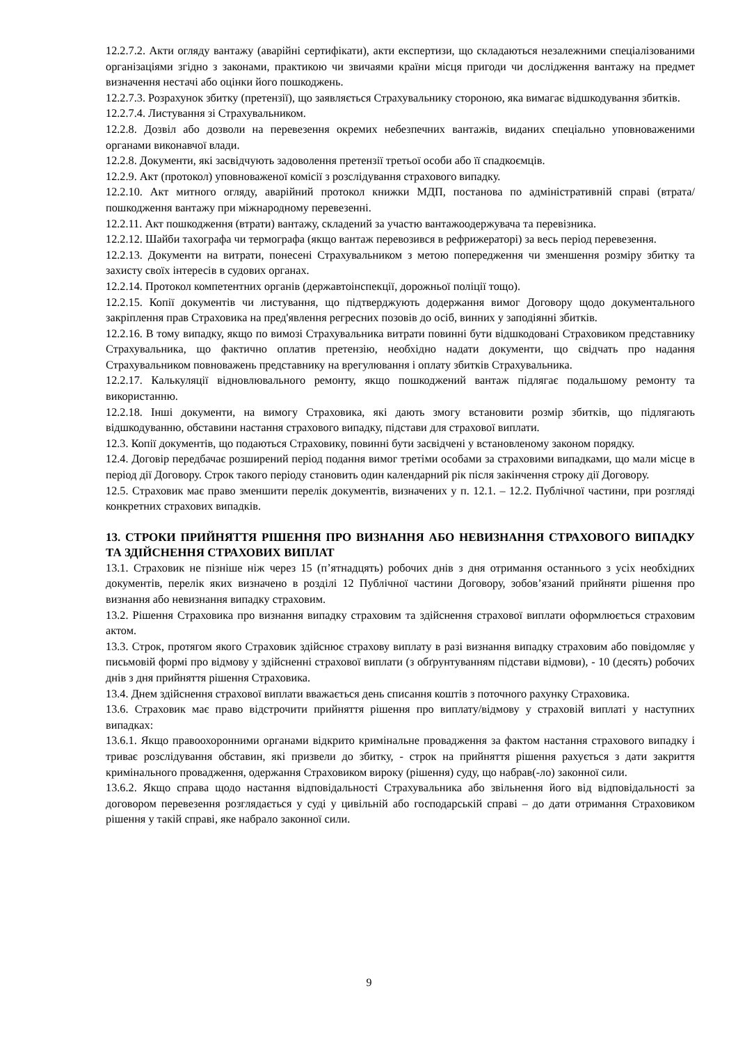12.2.7.2. Акти огляду вантажу (аварійні сертифікати), акти експертизи, що складаються незалежними спеціалізованими організаціями згідно з законами, практикою чи звичаями країни місця пригоди чи дослідження вантажу на предмет визначення нестачі або оцінки його пошкоджень.
12.2.7.3. Розрахунок збитку (претензії), що заявляється Страхувальнику стороною, яка вимагає відшкодування збитків.
12.2.7.4. Листування зі Страхувальником.
12.2.8. Дозвіл або дозволи на перевезення окремих небезпечних вантажів, виданих спеціально уповноваженими органами виконавчої влади.
12.2.8. Документи, які засвідчують задоволення претензії третьої особи або її спадкоємців.
12.2.9. Акт (протокол) уповноваженої комісії з розслідування страхового випадку.
12.2.10. Акт митного огляду, аварійний протокол книжки МДП, постанова по адміністративній справі (втрата/пошкодження вантажу при міжнародному перевезенні.
12.2.11. Акт пошкодження (втрати) вантажу, складений за участю вантажоодержувача та перевізника.
12.2.12. Шайби тахографа чи термографа (якщо вантаж перевозився в рефрижераторі) за весь період перевезення.
12.2.13. Документи на витрати, понесені Страхувальником з метою попередження чи зменшення розміру збитку та захисту своїх інтересів в судових органах.
12.2.14. Протокол компетентних органів (державтоінспекції, дорожньої поліції тощо).
12.2.15. Копії документів чи листування, що підтверджують додержання вимог Договору щодо документального закріплення прав Страховика на пред'явлення регресних позовів до осіб, винних у заподіянні збитків.
12.2.16. В тому випадку, якщо по вимозі Страхувальника витрати повинні бути відшкодовані Страховиком представнику Страхувальника, що фактично оплатив претензію, необхідно надати документи, що свідчать про надання Страхувальником повноважень представнику на врегулювання і оплату збитків Страхувальника.
12.2.17. Калькуляції відновлювального ремонту, якщо пошкоджений вантаж підлягає подальшому ремонту та використанню.
12.2.18. Інші документи, на вимогу Страховика, які дають змогу встановити розмір збитків, що підлягають відшкодуванню, обставини настання страхового випадку, підстави для страхової виплати.
12.3. Копії документів, що подаються Страховику, повинні бути засвідчені у встановленому законом порядку.
12.4. Договір передбачає розширений період подання вимог третіми особами за страховими випадками, що мали місце в період дії Договору. Строк такого періоду становить один календарний рік після закінчення строку дії Договору.
12.5. Страховик має право зменшити перелік документів, визначених у п. 12.1. – 12.2. Публічної частини, при розгляді конкретних страхових випадків.
13. СТРОКИ ПРИЙНЯТТЯ РІШЕННЯ ПРО ВИЗНАННЯ АБО НЕВИЗНАННЯ СТРАХОВОГО ВИПАДКУ ТА ЗДІЙСНЕННЯ СТРАХОВИХ ВИПЛАТ
13.1. Страховик не пізніше ніж через 15 (п’ятнадцять) робочих днів з дня отримання останнього з усіх необхідних документів, перелік яких визначено в розділі 12 Публічної частини Договору, зобов’язаний прийняти рішення про визнання або невизнання випадку страховим.
13.2. Рішення Страховика про визнання випадку страховим та здійснення страхової виплати оформлюється страховим актом.
13.3. Строк, протягом якого Страховик здійснює страхову виплату в разі визнання випадку страховим або повідомляє у письмовій формі про відмову у здійсненні страхової виплати (з обґрунтуванням підстави відмови), - 10 (десять) робочих днів з дня прийняття рішення Страховика.
13.4. Днем здійснення страхової виплати вважається день списання коштів з поточного рахунку Страховика.
13.6. Страховик має право відстрочити прийняття рішення про виплату/відмову у страховій виплаті у наступних випадках:
13.6.1. Якщо правоохоронними органами відкрито кримінальне провадження за фактом настання страхового випадку і триває розслідування обставин, які призвели до збитку, - строк на прийняття рішення рахується з дати закриття кримінального провадження, одержання Страховиком вироку (рішення) суду, що набрав(-ло) законної сили.
13.6.2. Якщо справа щодо настання відповідальності Страхувальника або звільнення його від відповідальності за договором перевезення розглядається у суді у цивільній або господарській справі – до дати отримання Страховиком рішення у такій справі, яке набрало законної сили.
9